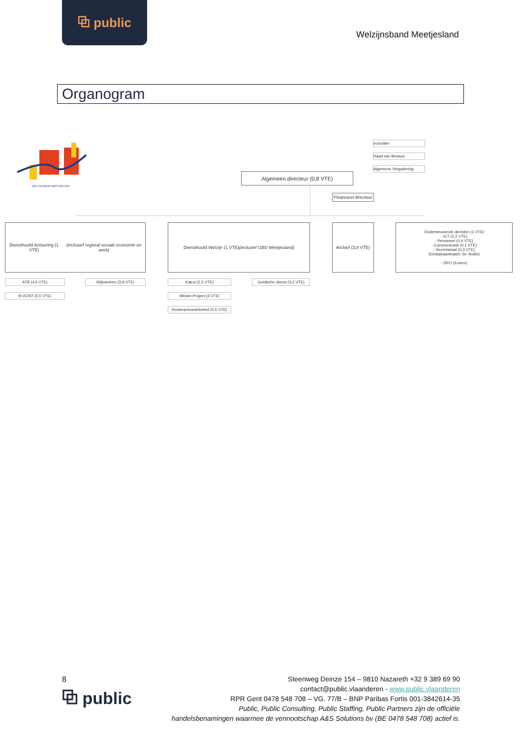⧉ public
Welzijnsband Meetjesland
Organogram
WELZIJNSBAND MEETJESLAND
voorzitter
Raad van Bestuur
Algemene Vergadering
Algemeen directeur (0,8 VTE)
Financieel directeur
Diensthoofd Activering (1 VTE)
(inclusief regieral sociale economie en werk)
Diensthoofd Welzijn (1 VTE)
(inclusief GBO Meetjesland)
Archief (3,8 VTE)
Ondersteunende diensten (1 VTE)
- ICT (0,2 VTE)
- Personeel (0,4 VTE)
- Communicatie (0,1 VTE)
- Secretariaat (0,3 VTE)
(Groepsaankopen: bv. Audio)
- DPO (Extern)
ATB (4,6 VTE) Wijkwerken (3,9 VTE)
B-OOST (0,5 VTE)
Katrol (2,5 VTE)
Juridische dienst (3,3 VTE)
Miriam-Project (4 VTE)
Kinderarmoedebeleid (0,5 VTE)
8
⧉ public
Steenweg Deinze 154 – 9810 Nazareth +32 9 389 69 90
contact@public.vlaanderen - www.public.vlaanderen
RPR Gent 0478 548 708 – VG. 77/B – BNP Paribas Fortis 001-3842614-35
Public, Public Consulting, Public Staffing, Public Partners zijn de officiële
handelsbenamingen waarmee de vennootschap A&S Solutions bv (BE 0478 548 708) actief is.